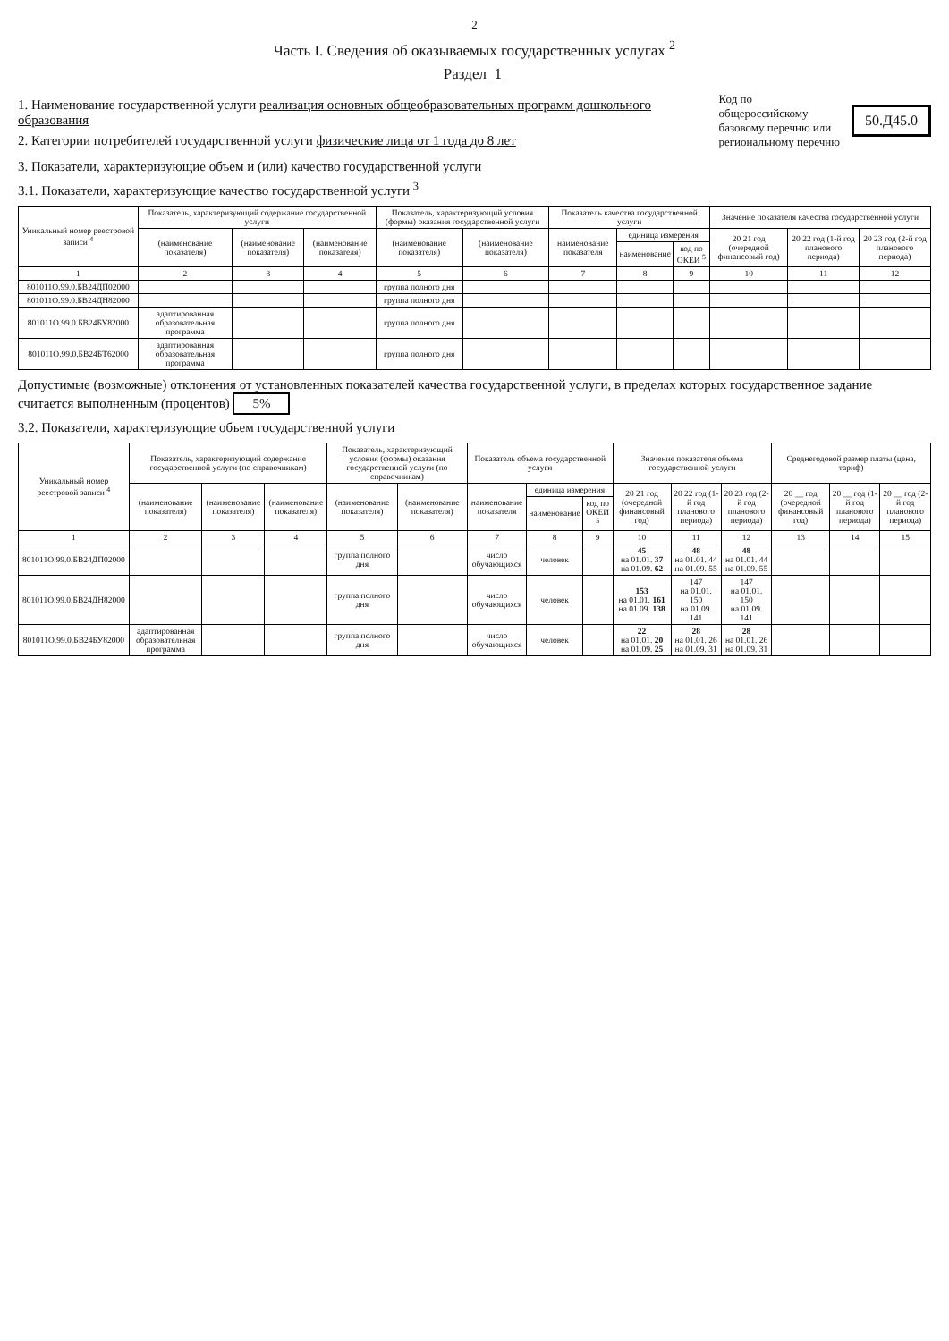2
Часть I. Сведения об оказываемых государственных услугах <sup>2</sup>
Раздел 1
1. Наименование государственной услуги реализация основных общеобразовательных программ дошкольного образования
2. Категории потребителей государственной услуги физические лица от 1 года до 8 лет
Код по общероссийскому
базовому перечню или
региональному перечню
50.Д45.0
3. Показатели, характеризующие объем и (или) качество государственной услуги
3.1. Показатели, характеризующие качество государственной услуги <sup>3</sup>
| Уникальный номер реестровой записи <sup>4</sup> | Показатель, характеризующий содержание государственной услуги | | | Показатель, характеризующий условия (формы) оказания государственной услуги | | Показатель качества государственной услуги | | | Значение показателя качества государственной услуги | | |
| --- | --- | --- | --- | --- | --- | --- | --- | --- | --- | --- | --- |
| | (наименование показателя) | (наименование показателя) | (наименование показателя) | (наименование показателя) | (наименование показателя) | наименование показателя | единица измерения | | 20 21 год (очередной финансовый год) | 20 22 год (1-й год планового периода) | 20 23 год (2-й год планового периода) |
| | | | | | | | наименование | код по ОКЕИ <sup>5</sup> | | | |
| 1 | 2 | 3 | 4 | 5 | 6 | 7 | 8 | 9 | 10 | 11 | 12 |
| 801011О.99.0.БВ24ДП02000 | | | | группа полного дня | | | | | | | |
| 801011О.99.0.БВ24ДН82000 | | | | группа полного дня | | | | | | | |
| 801011О.99.0.БВ24БУ82000 | адаптированная образовательная программа | | | группа полного дня | | | | | | | |
| 801011О.99.0.БВ24БТ62000 | адаптированная образовательная программа | | | группа полного дня | | | | | | | |
Допустимые (возможные) отклонения от установленных показателей качества государственной услуги, в пределах которых государственное задание считается выполненным (процентов) 5%
3.2. Показатели, характеризующие объем государственной услуги
| Уникальный номер реестровой записи <sup>4</sup> | Показатель, характеризующий содержание государственной услуги (по справочникам) | | | Показатель, характеризующий условия (формы) оказания государственной услуги (по справочникам) | | Показатель объема государственной услуги | | | Значение показателя объема государственной услуги | | | Среднегодовой размер платы (цена, тариф) | | |
| --- | --- | --- | --- | --- | --- | --- | --- | --- | --- | --- | --- | --- | --- | --- |
| | (наименование показателя) | (наименование показателя) | (наименование показателя) | (наименование показателя) | (наименование показателя) | наименование показателя | единица измерения | | 20 21 год (очередной финансовый год) | 20 22 год (1-й год планового периода) | 20 23 год (2-й год планового периода) | 20 __ год (очередной финансовый год) | 20 __ год (1-й год планового периода) | 20 __ год (2-й год планового периода) |
| | | | | | | | наименование | код по ОКЕИ <sup>5</sup> | | | | | | |
| 1 | 2 | 3 | 4 | 5 | 6 | 7 | 8 | 9 | 10 | 11 | 12 | 13 | 14 | 15 |
| 801011О.99.0.БВ24ДП02000 | | | | группа полного дня | | число обучающихся | человек | | 45 на 01.01. 37 на 01.09. 62 | 48 на 01.01. 44 на 01.09. 55 | 48 на 01.01. 44 на 01.09. 55 | | | |
| 801011О.99.0.БВ24ДН82000 | | | | группа полного дня | | число обучающихся | человек | | 153 на 01.01. 161 на 01.09. 138 | 147 на 01.01. 150 на 01.09. 141 | 147 на 01.01. 150 на 01.09. 141 | | | |
| 801011О.99.0.БВ24БУ82000 | адаптированная образовательная программа | | | группа полного дня | | число обучающихся | человек | | 22 на 01.01. 20 на 01.09. 25 | 28 на 01.01. 26 на 01.09. 31 | 28 на 01.01. 26 на 01.09. 31 | | | |